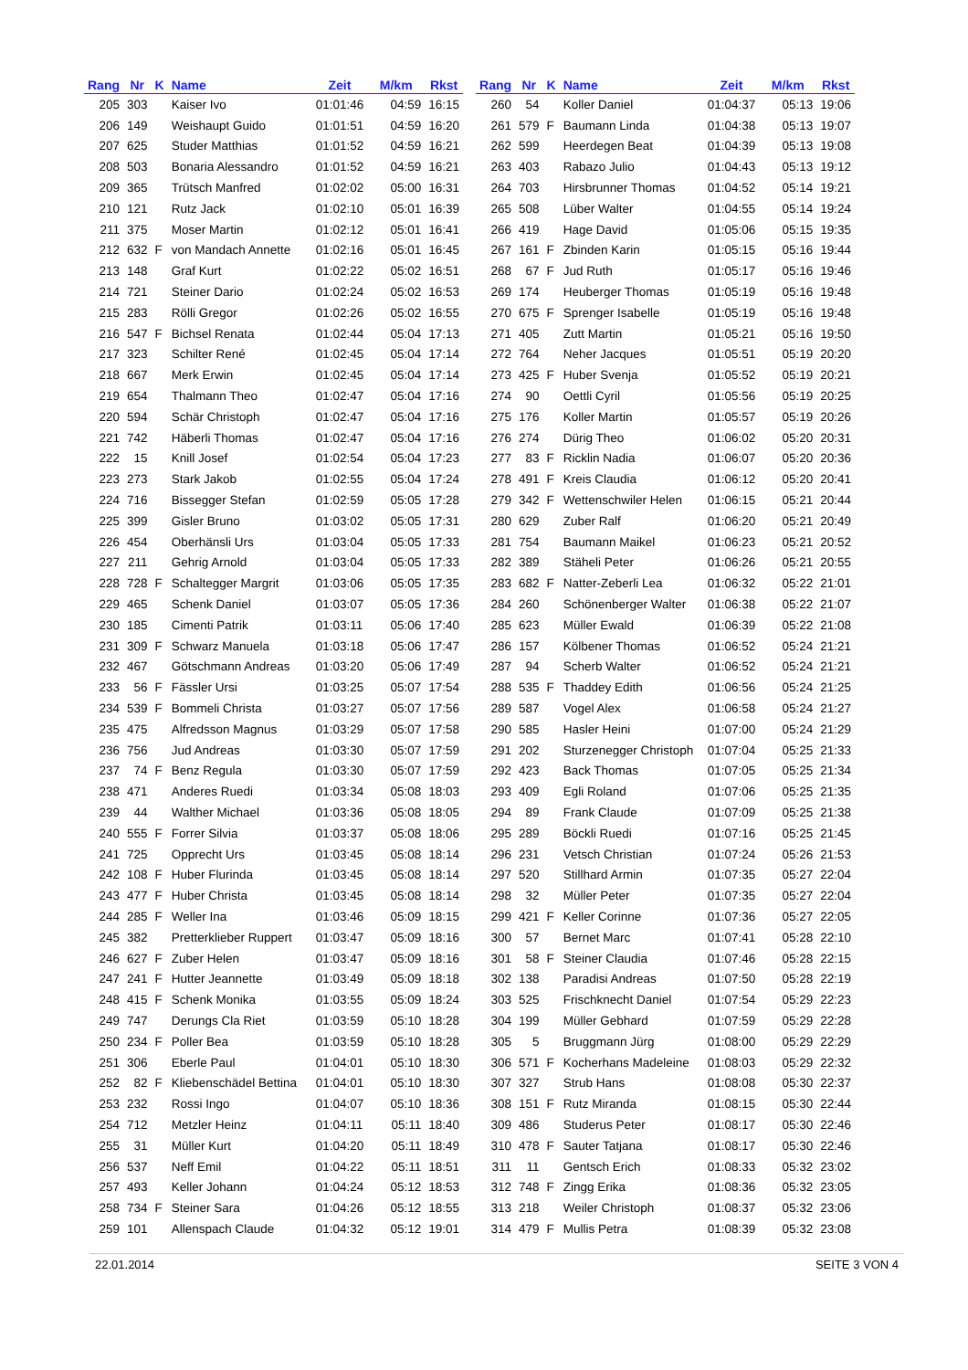| Rang | Nr | K | Name | Zeit | M/km | Rkst |
| --- | --- | --- | --- | --- | --- | --- |
| 205 | 303 | | Kaiser Ivo | 01:01:46 | 04:59 | 16:15 |
| 206 | 149 | | Weishaupt Guido | 01:01:51 | 04:59 | 16:20 |
| 207 | 625 | | Studer Matthias | 01:01:52 | 04:59 | 16:21 |
| 208 | 503 | | Bonaria Alessandro | 01:01:52 | 04:59 | 16:21 |
| 209 | 365 | | Trütsch Manfred | 01:02:02 | 05:00 | 16:31 |
| 210 | 121 | | Rutz Jack | 01:02:10 | 05:01 | 16:39 |
| 211 | 375 | | Moser Martin | 01:02:12 | 05:01 | 16:41 |
| 212 | 632 | F | von Mandach Annette | 01:02:16 | 05:01 | 16:45 |
| 213 | 148 | | Graf Kurt | 01:02:22 | 05:02 | 16:51 |
| 214 | 721 | | Steiner Dario | 01:02:24 | 05:02 | 16:53 |
| 215 | 283 | | Rölli Gregor | 01:02:26 | 05:02 | 16:55 |
| 216 | 547 | F | Bichsel Renata | 01:02:44 | 05:04 | 17:13 |
| 217 | 323 | | Schilter René | 01:02:45 | 05:04 | 17:14 |
| 218 | 667 | | Merk Erwin | 01:02:45 | 05:04 | 17:14 |
| 219 | 654 | | Thalmann Theo | 01:02:47 | 05:04 | 17:16 |
| 220 | 594 | | Schär Christoph | 01:02:47 | 05:04 | 17:16 |
| 221 | 742 | | Häberli Thomas | 01:02:47 | 05:04 | 17:16 |
| 222 | 15 | | Knill Josef | 01:02:54 | 05:04 | 17:23 |
| 223 | 273 | | Stark Jakob | 01:02:55 | 05:04 | 17:24 |
| 224 | 716 | | Bissegger Stefan | 01:02:59 | 05:05 | 17:28 |
| 225 | 399 | | Gisler Bruno | 01:03:02 | 05:05 | 17:31 |
| 226 | 454 | | Oberhänsli Urs | 01:03:04 | 05:05 | 17:33 |
| 227 | 211 | | Gehrig Arnold | 01:03:04 | 05:05 | 17:33 |
| 228 | 728 | F | Schaltegger Margrit | 01:03:06 | 05:05 | 17:35 |
| 229 | 465 | | Schenk Daniel | 01:03:07 | 05:05 | 17:36 |
| 230 | 185 | | Cimenti Patrik | 01:03:11 | 05:06 | 17:40 |
| 231 | 309 | F | Schwarz Manuela | 01:03:18 | 05:06 | 17:47 |
| 232 | 467 | | Götschmann Andreas | 01:03:20 | 05:06 | 17:49 |
| 233 | 56 | F | Fässler Ursi | 01:03:25 | 05:07 | 17:54 |
| 234 | 539 | F | Bommeli Christa | 01:03:27 | 05:07 | 17:56 |
| 235 | 475 | | Alfredsson Magnus | 01:03:29 | 05:07 | 17:58 |
| 236 | 756 | | Jud Andreas | 01:03:30 | 05:07 | 17:59 |
| 237 | 74 | F | Benz Regula | 01:03:30 | 05:07 | 17:59 |
| 238 | 471 | | Anderes Ruedi | 01:03:34 | 05:08 | 18:03 |
| 239 | 44 | | Walther Michael | 01:03:36 | 05:08 | 18:05 |
| 240 | 555 | F | Forrer Silvia | 01:03:37 | 05:08 | 18:06 |
| 241 | 725 | | Opprecht Urs | 01:03:45 | 05:08 | 18:14 |
| 242 | 108 | F | Huber Flurinda | 01:03:45 | 05:08 | 18:14 |
| 243 | 477 | F | Huber Christa | 01:03:45 | 05:08 | 18:14 |
| 244 | 285 | F | Weller Ina | 01:03:46 | 05:09 | 18:15 |
| 245 | 382 | | Pretterklieber Ruppert | 01:03:47 | 05:09 | 18:16 |
| 246 | 627 | F | Zuber Helen | 01:03:47 | 05:09 | 18:16 |
| 247 | 241 | F | Hutter Jeannette | 01:03:49 | 05:09 | 18:18 |
| 248 | 415 | F | Schenk Monika | 01:03:55 | 05:09 | 18:24 |
| 249 | 747 | | Derungs Cla Riet | 01:03:59 | 05:10 | 18:28 |
| 250 | 234 | F | Poller Bea | 01:03:59 | 05:10 | 18:28 |
| 251 | 306 | | Eberle Paul | 01:04:01 | 05:10 | 18:30 |
| 252 | 82 | F | Kliebenschädel Bettina | 01:04:01 | 05:10 | 18:30 |
| 253 | 232 | | Rossi Ingo | 01:04:07 | 05:10 | 18:36 |
| 254 | 712 | | Metzler Heinz | 01:04:11 | 05:11 | 18:40 |
| 255 | 31 | | Müller Kurt | 01:04:20 | 05:11 | 18:49 |
| 256 | 537 | | Neff Emil | 01:04:22 | 05:11 | 18:51 |
| 257 | 493 | | Keller Johann | 01:04:24 | 05:12 | 18:53 |
| 258 | 734 | F | Steiner Sara | 01:04:26 | 05:12 | 18:55 |
| 259 | 101 | | Allenspach Claude | 01:04:32 | 05:12 | 19:01 |
| Rang | Nr | K | Name | Zeit | M/km | Rkst |
| --- | --- | --- | --- | --- | --- | --- |
| 260 | 54 | | Koller Daniel | 01:04:37 | 05:13 | 19:06 |
| 261 | 579 | F | Baumann Linda | 01:04:38 | 05:13 | 19:07 |
| 262 | 599 | | Heerdegen Beat | 01:04:39 | 05:13 | 19:08 |
| 263 | 403 | | Rabazo Julio | 01:04:43 | 05:13 | 19:12 |
| 264 | 703 | | Hirsbrunner Thomas | 01:04:52 | 05:14 | 19:21 |
| 265 | 508 | | Lüber Walter | 01:04:55 | 05:14 | 19:24 |
| 266 | 419 | | Hage David | 01:05:06 | 05:15 | 19:35 |
| 267 | 161 | F | Zbinden Karin | 01:05:15 | 05:16 | 19:44 |
| 268 | 67 | F | Jud Ruth | 01:05:17 | 05:16 | 19:46 |
| 269 | 174 | | Heuberger Thomas | 01:05:19 | 05:16 | 19:48 |
| 270 | 675 | F | Sprenger Isabelle | 01:05:19 | 05:16 | 19:48 |
| 271 | 405 | | Zutt Martin | 01:05:21 | 05:16 | 19:50 |
| 272 | 764 | | Neher Jacques | 01:05:51 | 05:19 | 20:20 |
| 273 | 425 | F | Huber Svenja | 01:05:52 | 05:19 | 20:21 |
| 274 | 90 | | Oettli Cyril | 01:05:56 | 05:19 | 20:25 |
| 275 | 176 | | Koller Martin | 01:05:57 | 05:19 | 20:26 |
| 276 | 274 | | Dürig Theo | 01:06:02 | 05:20 | 20:31 |
| 277 | 83 | F | Ricklin Nadia | 01:06:07 | 05:20 | 20:36 |
| 278 | 491 | F | Kreis Claudia | 01:06:12 | 05:20 | 20:41 |
| 279 | 342 | F | Wettenschwiler Helen | 01:06:15 | 05:21 | 20:44 |
| 280 | 629 | | Zuber Ralf | 01:06:20 | 05:21 | 20:49 |
| 281 | 754 | | Baumann Maikel | 01:06:23 | 05:21 | 20:52 |
| 282 | 389 | | Stäheli Peter | 01:06:26 | 05:21 | 20:55 |
| 283 | 682 | F | Natter-Zeberli Lea | 01:06:32 | 05:22 | 21:01 |
| 284 | 260 | | Schönenberger Walter | 01:06:38 | 05:22 | 21:07 |
| 285 | 623 | | Müller Ewald | 01:06:39 | 05:22 | 21:08 |
| 286 | 157 | | Kölbener Thomas | 01:06:52 | 05:24 | 21:21 |
| 287 | 94 | | Scherb Walter | 01:06:52 | 05:24 | 21:21 |
| 288 | 535 | F | Thaddey Edith | 01:06:56 | 05:24 | 21:25 |
| 289 | 587 | | Vogel Alex | 01:06:58 | 05:24 | 21:27 |
| 290 | 585 | | Hasler Heini | 01:07:00 | 05:24 | 21:29 |
| 291 | 202 | | Sturzenegger Christoph | 01:07:04 | 05:25 | 21:33 |
| 292 | 423 | | Back Thomas | 01:07:05 | 05:25 | 21:34 |
| 293 | 409 | | Egli Roland | 01:07:06 | 05:25 | 21:35 |
| 294 | 89 | | Frank Claude | 01:07:09 | 05:25 | 21:38 |
| 295 | 289 | | Böckli Ruedi | 01:07:16 | 05:25 | 21:45 |
| 296 | 231 | | Vetsch Christian | 01:07:24 | 05:26 | 21:53 |
| 297 | 520 | | Stillhard Armin | 01:07:35 | 05:27 | 22:04 |
| 298 | 32 | | Müller Peter | 01:07:35 | 05:27 | 22:04 |
| 299 | 421 | F | Keller Corinne | 01:07:36 | 05:27 | 22:05 |
| 300 | 57 | | Bernet Marc | 01:07:41 | 05:28 | 22:10 |
| 301 | 58 | F | Steiner Claudia | 01:07:46 | 05:28 | 22:15 |
| 302 | 138 | | Paradisi Andreas | 01:07:50 | 05:28 | 22:19 |
| 303 | 525 | | Frischknecht Daniel | 01:07:54 | 05:29 | 22:23 |
| 304 | 199 | | Müller Gebhard | 01:07:59 | 05:29 | 22:28 |
| 305 | 5 | | Bruggmann Jürg | 01:08:00 | 05:29 | 22:29 |
| 306 | 571 | F | Kocherhans Madeleine | 01:08:03 | 05:29 | 22:32 |
| 307 | 327 | | Strub Hans | 01:08:08 | 05:30 | 22:37 |
| 308 | 151 | F | Rutz Miranda | 01:08:15 | 05:30 | 22:44 |
| 309 | 486 | | Studerus Peter | 01:08:17 | 05:30 | 22:46 |
| 310 | 478 | F | Sauter Tatjana | 01:08:17 | 05:30 | 22:46 |
| 311 | 11 | | Gentsch Erich | 01:08:33 | 05:32 | 23:02 |
| 312 | 748 | F | Zingg Erika | 01:08:36 | 05:32 | 23:05 |
| 313 | 218 | | Weiler Christoph | 01:08:37 | 05:32 | 23:06 |
| 314 | 479 | F | Mullis Petra | 01:08:39 | 05:32 | 23:08 |
22.01.2014 SEITE 3 VON 4